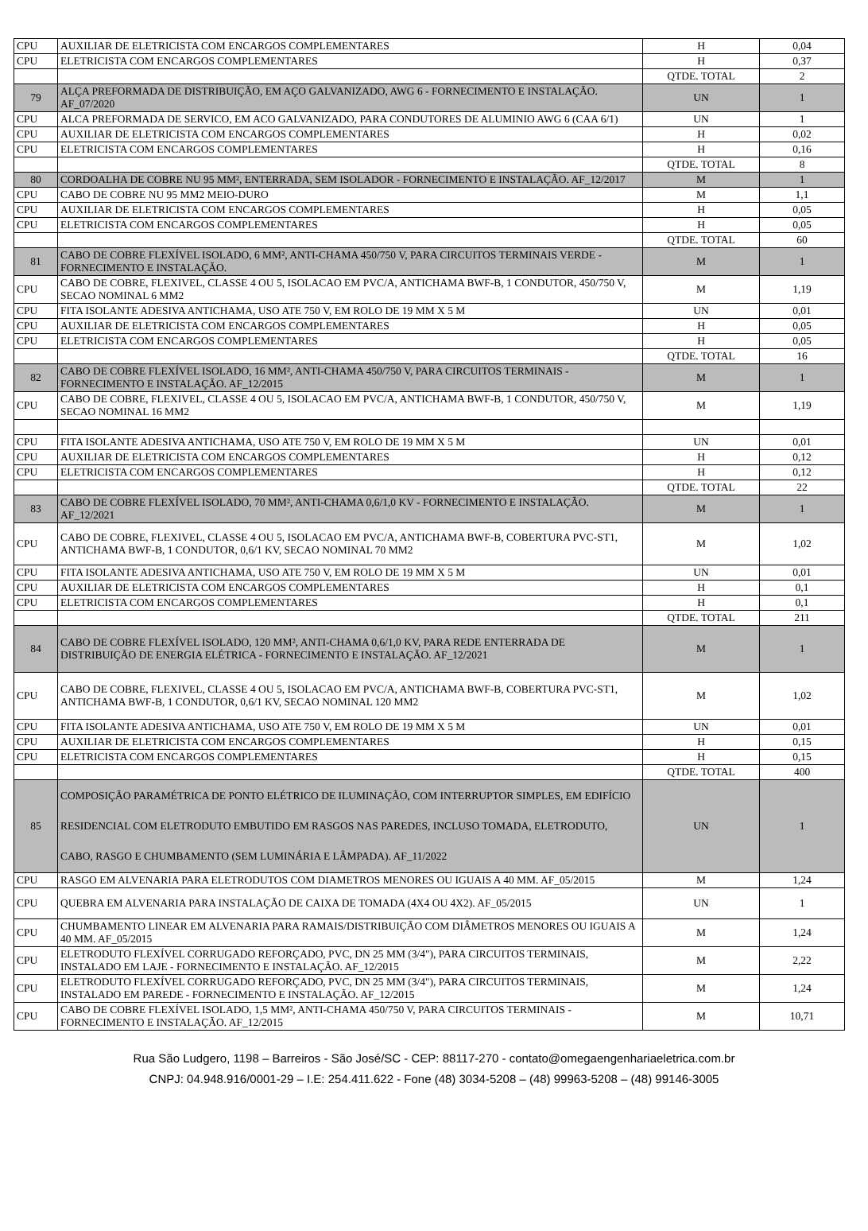| CPU | AUXILIAR DE ELETRICISTA COM ENCARGOS COMPLEMENTARES | H | 0,04 |
| CPU | ELETRICISTA COM ENCARGOS COMPLEMENTARES | H | 0,37 |
| | | QTDE. TOTAL | 2 |
| 79 | ALÇA PREFORMADA DE DISTRIBUIÇÃO, EM AÇO GALVANIZADO, AWG 6 - FORNECIMENTO E INSTALAÇÃO. AF_07/2020 | UN | 1 |
| CPU | ALCA PREFORMADA DE SERVICO, EM ACO GALVANIZADO, PARA CONDUTORES DE ALUMINIO AWG 6 (CAA 6/1) | UN | 1 |
| CPU | AUXILIAR DE ELETRICISTA COM ENCARGOS COMPLEMENTARES | H | 0,02 |
| CPU | ELETRICISTA COM ENCARGOS COMPLEMENTARES | H | 0,16 |
| | | QTDE. TOTAL | 8 |
| 80 | CORDOALHA DE COBRE NU 95 MM², ENTERRADA, SEM ISOLADOR - FORNECIMENTO E INSTALAÇÃO. AF_12/2017 | M | 1 |
| CPU | CABO DE COBRE NU 95 MM2 MEIO-DURO | M | 1,1 |
| CPU | AUXILIAR DE ELETRICISTA COM ENCARGOS COMPLEMENTARES | H | 0,05 |
| CPU | ELETRICISTA COM ENCARGOS COMPLEMENTARES | H | 0,05 |
| | | QTDE. TOTAL | 60 |
| 81 | CABO DE COBRE FLEXÍVEL ISOLADO, 6 MM², ANTI-CHAMA 450/750 V, PARA CIRCUITOS TERMINAIS VERDE - FORNECIMENTO E INSTALAÇÃO. | M | 1 |
| CPU | CABO DE COBRE, FLEXIVEL, CLASSE 4 OU 5, ISOLACAO EM PVC/A, ANTICHAMA BWF-B, 1 CONDUTOR, 450/750 V, SECAO NOMINAL 6 MM2 | M | 1,19 |
| CPU | FITA ISOLANTE ADESIVA ANTICHAMA, USO ATE 750 V, EM ROLO DE 19 MM X 5 M | UN | 0,01 |
| CPU | AUXILIAR DE ELETRICISTA COM ENCARGOS COMPLEMENTARES | H | 0,05 |
| CPU | ELETRICISTA COM ENCARGOS COMPLEMENTARES | H | 0,05 |
| | | QTDE. TOTAL | 16 |
| 82 | CABO DE COBRE FLEXÍVEL ISOLADO, 16 MM², ANTI-CHAMA 450/750 V, PARA CIRCUITOS TERMINAIS - FORNECIMENTO E INSTALAÇÃO. AF_12/2015 | M | 1 |
| CPU | CABO DE COBRE, FLEXIVEL, CLASSE 4 OU 5, ISOLACAO EM PVC/A, ANTICHAMA BWF-B, 1 CONDUTOR, 450/750 V, SECAO NOMINAL 16 MM2 | M | 1,19 |
| CPU | FITA ISOLANTE ADESIVA ANTICHAMA, USO ATE 750 V, EM ROLO DE 19 MM X 5 M | UN | 0,01 |
| CPU | AUXILIAR DE ELETRICISTA COM ENCARGOS COMPLEMENTARES | H | 0,12 |
| CPU | ELETRICISTA COM ENCARGOS COMPLEMENTARES | H | 0,12 |
| | | QTDE. TOTAL | 22 |
| 83 | CABO DE COBRE FLEXÍVEL ISOLADO, 70 MM², ANTI-CHAMA 0,6/1,0 KV - FORNECIMENTO E INSTALAÇÃO. AF_12/2021 | M | 1 |
| CPU | CABO DE COBRE, FLEXIVEL, CLASSE 4 OU 5, ISOLACAO EM PVC/A, ANTICHAMA BWF-B, COBERTURA PVC-ST1, ANTICHAMA BWF-B, 1 CONDUTOR, 0,6/1 KV, SECAO NOMINAL 70 MM2 | M | 1,02 |
| CPU | FITA ISOLANTE ADESIVA ANTICHAMA, USO ATE 750 V, EM ROLO DE 19 MM X 5 M | UN | 0,01 |
| CPU | AUXILIAR DE ELETRICISTA COM ENCARGOS COMPLEMENTARES | H | 0,1 |
| CPU | ELETRICISTA COM ENCARGOS COMPLEMENTARES | H | 0,1 |
| | | QTDE. TOTAL | 211 |
| 84 | CABO DE COBRE FLEXÍVEL ISOLADO, 120 MM², ANTI-CHAMA 0,6/1,0 KV, PARA REDE ENTERRADA DE DISTRIBUIÇÃO DE ENERGIA ELÉTRICA - FORNECIMENTO E INSTALAÇÃO. AF_12/2021 | M | 1 |
| CPU | CABO DE COBRE, FLEXIVEL, CLASSE 4 OU 5, ISOLACAO EM PVC/A, ANTICHAMA BWF-B, COBERTURA PVC-ST1, ANTICHAMA BWF-B, 1 CONDUTOR, 0,6/1 KV, SECAO NOMINAL 120 MM2 | M | 1,02 |
| CPU | FITA ISOLANTE ADESIVA ANTICHAMA, USO ATE 750 V, EM ROLO DE 19 MM X 5 M | UN | 0,01 |
| CPU | AUXILIAR DE ELETRICISTA COM ENCARGOS COMPLEMENTARES | H | 0,15 |
| CPU | ELETRICISTA COM ENCARGOS COMPLEMENTARES | H | 0,15 |
| | | QTDE. TOTAL | 400 |
| 85 | COMPOSIÇÃO PARAMÉTRICA DE PONTO ELÉTRICO DE ILUMINAÇÃO, COM INTERRUPTOR SIMPLES, EM EDIFÍCIO RESIDENCIAL COM ELETRODUTO EMBUTIDO EM RASGOS NAS PAREDES, INCLUSO TOMADA, ELETRODUTO, CABO, RASGO E CHUMBAMENTO (SEM LUMINÁRIA E LÂMPADA). AF_11/2022 | UN | 1 |
| CPU | RASGO EM ALVENARIA PARA ELETRODUTOS COM DIAMETROS MENORES OU IGUAIS A 40 MM. AF_05/2015 | M | 1,24 |
| CPU | QUEBRA EM ALVENARIA PARA INSTALAÇÃO DE CAIXA DE TOMADA (4X4 OU 4X2). AF_05/2015 | UN | 1 |
| CPU | CHUMBAMENTO LINEAR EM ALVENARIA PARA RAMAIS/DISTRIBUIÇÃO COM DIÂMETROS MENORES OU IGUAIS A 40 MM. AF_05/2015 | M | 1,24 |
| CPU | ELETRODUTO FLEXÍVEL CORRUGADO REFORÇADO, PVC, DN 25 MM (3/4"), PARA CIRCUITOS TERMINAIS, INSTALADO EM LAJE - FORNECIMENTO E INSTALAÇÃO. AF_12/2015 | M | 2,22 |
| CPU | ELETRODUTO FLEXÍVEL CORRUGADO REFORÇADO, PVC, DN 25 MM (3/4"), PARA CIRCUITOS TERMINAIS, INSTALADO EM PAREDE - FORNECIMENTO E INSTALAÇÃO. AF_12/2015 | M | 1,24 |
| CPU | CABO DE COBRE FLEXÍVEL ISOLADO, 1,5 MM², ANTI-CHAMA 450/750 V, PARA CIRCUITOS TERMINAIS - FORNECIMENTO E INSTALAÇÃO. AF_12/2015 | M | 10,71 |
Rua São Ludgero, 1198 – Barreiros - São José/SC - CEP: 88117-270 - contato@omegaengenhariaeletrica.com.br
CNPJ: 04.948.916/0001-29 – I.E: 254.411.622 - Fone (48) 3034-5208 – (48) 99963-5208 – (48) 99146-3005